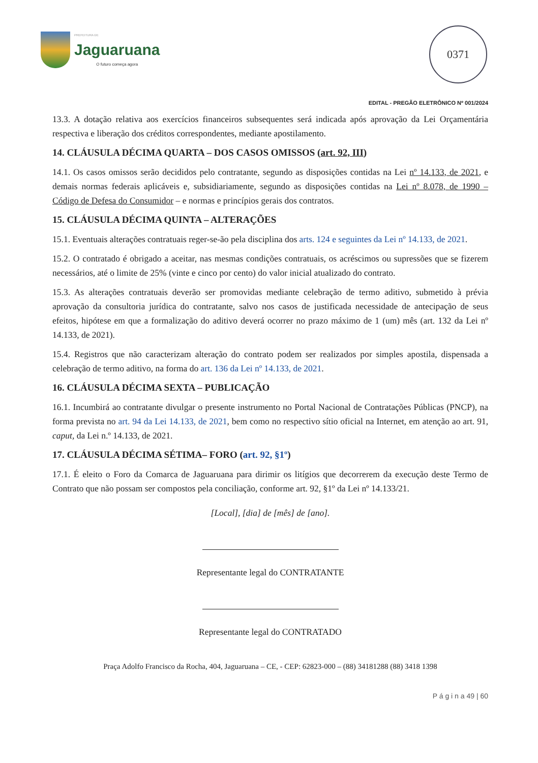PREFEITURA DE
Jaguaruana
O futuro começa agora
0371
EDITAL - PREGÃO ELETRÔNICO Nº 001/2024
13.3. A dotação relativa aos exercícios financeiros subsequentes será indicada após aprovação da Lei Orçamentária respectiva e liberação dos créditos correspondentes, mediante apostilamento.
14. CLÁUSULA DÉCIMA QUARTA – DOS CASOS OMISSOS (art. 92, III)
14.1. Os casos omissos serão decididos pelo contratante, segundo as disposições contidas na Lei nº 14.133, de 2021, e demais normas federais aplicáveis e, subsidiariamente, segundo as disposições contidas na Lei nº 8.078, de 1990 – Código de Defesa do Consumidor – e normas e princípios gerais dos contratos.
15. CLÁUSULA DÉCIMA QUINTA – ALTERAÇÕES
15.1. Eventuais alterações contratuais reger-se-ão pela disciplina dos arts. 124 e seguintes da Lei nº 14.133, de 2021.
15.2. O contratado é obrigado a aceitar, nas mesmas condições contratuais, os acréscimos ou supressões que se fizerem necessários, até o limite de 25% (vinte e cinco por cento) do valor inicial atualizado do contrato.
15.3. As alterações contratuais deverão ser promovidas mediante celebração de termo aditivo, submetido à prévia aprovação da consultoria jurídica do contratante, salvo nos casos de justificada necessidade de antecipação de seus efeitos, hipótese em que a formalização do aditivo deverá ocorrer no prazo máximo de 1 (um) mês (art. 132 da Lei nº 14.133, de 2021).
15.4. Registros que não caracterizam alteração do contrato podem ser realizados por simples apostila, dispensada a celebração de termo aditivo, na forma do art. 136 da Lei nº 14.133, de 2021.
16. CLÁUSULA DÉCIMA SEXTA – PUBLICAÇÃO
16.1. Incumbirá ao contratante divulgar o presente instrumento no Portal Nacional de Contratações Públicas (PNCP), na forma prevista no art. 94 da Lei 14.133, de 2021, bem como no respectivo sítio oficial na Internet, em atenção ao art. 91, caput, da Lei n.º 14.133, de 2021.
17. CLÁUSULA DÉCIMA SÉTIMA– FORO (art. 92, §1º)
17.1. É eleito o Foro da Comarca de Jaguaruana para dirimir os litígios que decorrerem da execução deste Termo de Contrato que não possam ser compostos pela conciliação, conforme art. 92, §1º da Lei nº 14.133/21.
[Local], [dia] de [mês] de [ano].
Representante legal do CONTRATANTE
Representante legal do CONTRATADO
Praça Adolfo Francisco da Rocha, 404, Jaguaruana – CE, - CEP: 62823-000 – (88) 34181288 (88) 3418 1398
P á g i n a 49 | 60